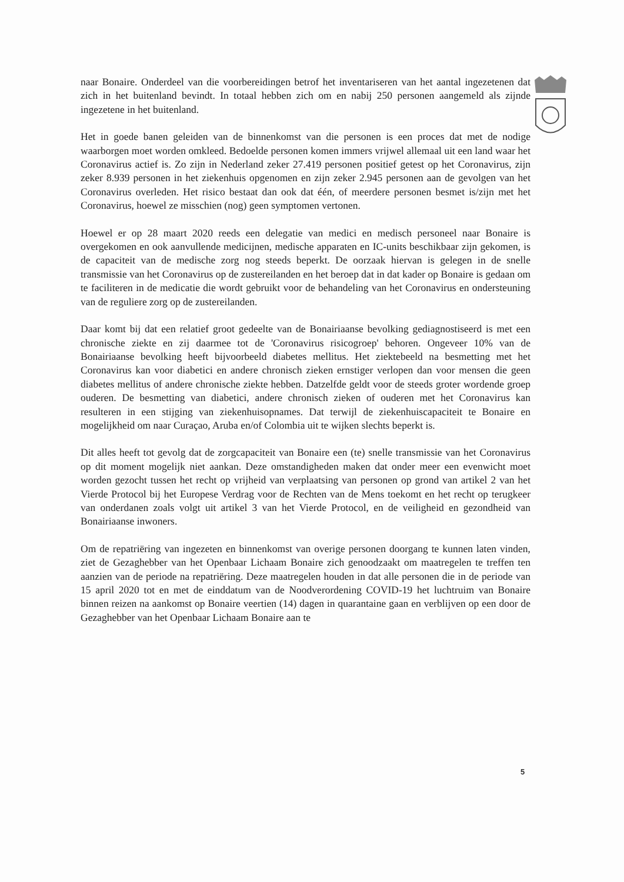naar Bonaire. Onderdeel van die voorbereidingen betrof het inventariseren van het aantal ingezetenen dat zich in het buitenland bevindt. In totaal hebben zich om en nabij 250 personen aangemeld als zijnde ingezetene in het buitenland.
Het in goede banen geleiden van de binnenkomst van die personen is een proces dat met de nodige waarborgen moet worden omkleed. Bedoelde personen komen immers vrijwel allemaal uit een land waar het Coronavirus actief is. Zo zijn in Nederland zeker 27.419 personen positief getest op het Coronavirus, zijn zeker 8.939 personen in het ziekenhuis opgenomen en zijn zeker 2.945 personen aan de gevolgen van het Coronavirus overleden. Het risico bestaat dan ook dat één, of meerdere personen besmet is/zijn met het Coronavirus, hoewel ze misschien (nog) geen symptomen vertonen.
Hoewel er op 28 maart 2020 reeds een delegatie van medici en medisch personeel naar Bonaire is overgekomen en ook aanvullende medicijnen, medische apparaten en IC-units beschikbaar zijn gekomen, is de capaciteit van de medische zorg nog steeds beperkt. De oorzaak hiervan is gelegen in de snelle transmissie van het Coronavirus op de zustereilanden en het beroep dat in dat kader op Bonaire is gedaan om te faciliteren in de medicatie die wordt gebruikt voor de behandeling van het Coronavirus en ondersteuning van de reguliere zorg op de zustereilanden.
Daar komt bij dat een relatief groot gedeelte van de Bonairiaanse bevolking gediagnostiseerd is met een chronische ziekte en zij daarmee tot de 'Coronavirus risicogroep' behoren. Ongeveer 10% van de Bonairiaanse bevolking heeft bijvoorbeeld diabetes mellitus. Het ziektebeeld na besmetting met het Coronavirus kan voor diabetici en andere chronisch zieken ernstiger verlopen dan voor mensen die geen diabetes mellitus of andere chronische ziekte hebben. Datzelfde geldt voor de steeds groter wordende groep ouderen. De besmetting van diabetici, andere chronisch zieken of ouderen met het Coronavirus kan resulteren in een stijging van ziekenhuisopnames. Dat terwijl de ziekenhuiscapaciteit te Bonaire en mogelijkheid om naar Curaçao, Aruba en/of Colombia uit te wijken slechts beperkt is.
Dit alles heeft tot gevolg dat de zorgcapaciteit van Bonaire een (te) snelle transmissie van het Coronavirus op dit moment mogelijk niet aankan. Deze omstandigheden maken dat onder meer een evenwicht moet worden gezocht tussen het recht op vrijheid van verplaatsing van personen op grond van artikel 2 van het Vierde Protocol bij het Europese Verdrag voor de Rechten van de Mens toekomt en het recht op terugkeer van onderdanen zoals volgt uit artikel 3 van het Vierde Protocol, en de veiligheid en gezondheid van Bonairiaanse inwoners.
Om de repatriëring van ingezeten en binnenkomst van overige personen doorgang te kunnen laten vinden, ziet de Gezaghebber van het Openbaar Lichaam Bonaire zich genoodzaakt om maatregelen te treffen ten aanzien van de periode na repatriëring. Deze maatregelen houden in dat alle personen die in de periode van 15 april 2020 tot en met de einddatum van de Noodverordening COVID-19 het luchtruim van Bonaire binnen reizen na aankomst op Bonaire veertien (14) dagen in quarantaine gaan en verblijven op een door de Gezaghebber van het Openbaar Lichaam Bonaire aan te
5